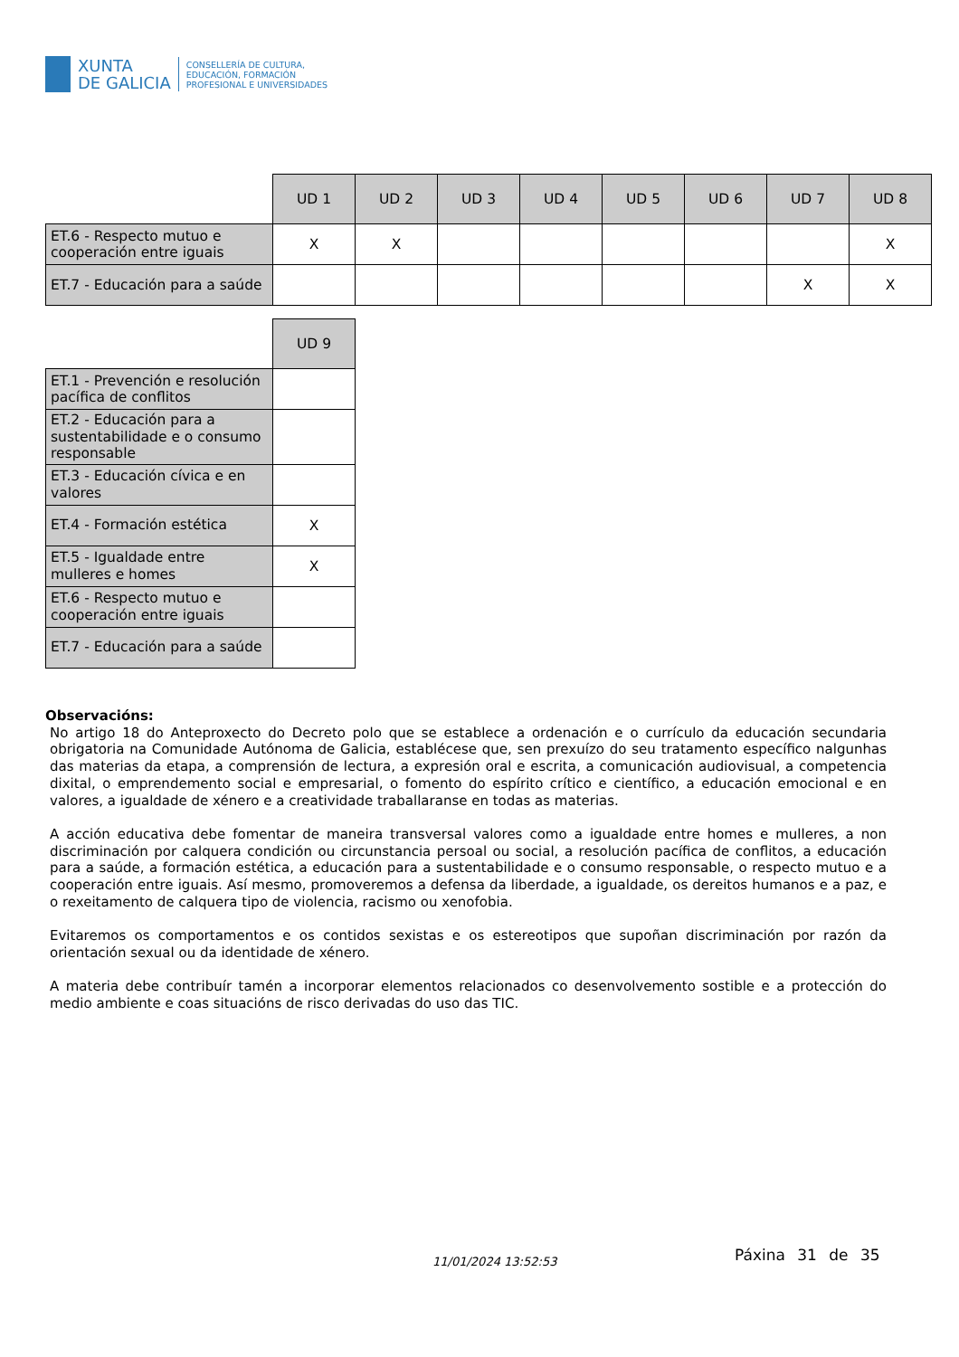XUNTA
DE GALICIA
CONSELLERÍA DE CULTURA,
EDUCACIÓN, FORMACIÓN
PROFESIONAL E UNIVERSIDADES
| | UD 1 | UD 2 | UD 3 | UD 4 | UD 5 | UD 6 | UD 7 | UD 8 |
| ET.6 - Respecto mutuo e cooperación entre iguais | X | X | | | | | | X |
| ET.7 - Educación para a saúde | | | | | | | X | X |
| | UD 9 |
| ET.1 - Prevención e resolución pacífica de conflitos | |
| ET.2 - Educación para a sustentabilidade e o consumo responsable | |
| ET.3 - Educación cívica e en valores | |
| ET.4 - Formación estética | X |
| ET.5 - Igualdade entre mulleres e homes | X |
| ET.6 - Respecto mutuo e cooperación entre iguais | |
| ET.7 - Educación para a saúde | |
Observacións:
No artigo 18 do Anteproxecto do Decreto polo que se establece a ordenación e o currículo da educación secundaria obrigatoria na Comunidade Autónoma de Galicia, establécese que, sen prexuízo do seu tratamento específico nalgunhas das materias da etapa, a comprensión de lectura, a expresión oral e escrita, a comunicación audiovisual, a competencia dixital, o emprendemento social e empresarial, o fomento do espírito crítico e científico, a educación emocional e en valores, a igualdade de xénero e a creatividade traballaranse en todas as materias.
A acción educativa debe fomentar de maneira transversal valores como a igualdade entre homes e mulleres, a non discriminación por calquera condición ou circunstancia persoal ou social, a resolución pacífica de conflitos, a educación para a saúde, a formación estética, a educación para a sustentabilidade e o consumo responsable, o respecto mutuo e a cooperación entre iguais. Así mesmo, promoveremos a defensa da liberdade, a igualdade, os dereitos humanos e a paz, e o rexeitamento de calquera tipo de violencia, racismo ou xenofobia.
Evitaremos os comportamentos e os contidos sexistas e os estereotipos que supoñan discriminación por razón da orientación sexual ou da identidade de xénero.
A materia debe contribuír tamén a incorporar elementos relacionados co desenvolvemento sostible e a protección do medio ambiente e coas situacións de risco derivadas do uso das TIC.
11/01/2024 13:52:53 Páxina 31 de 35